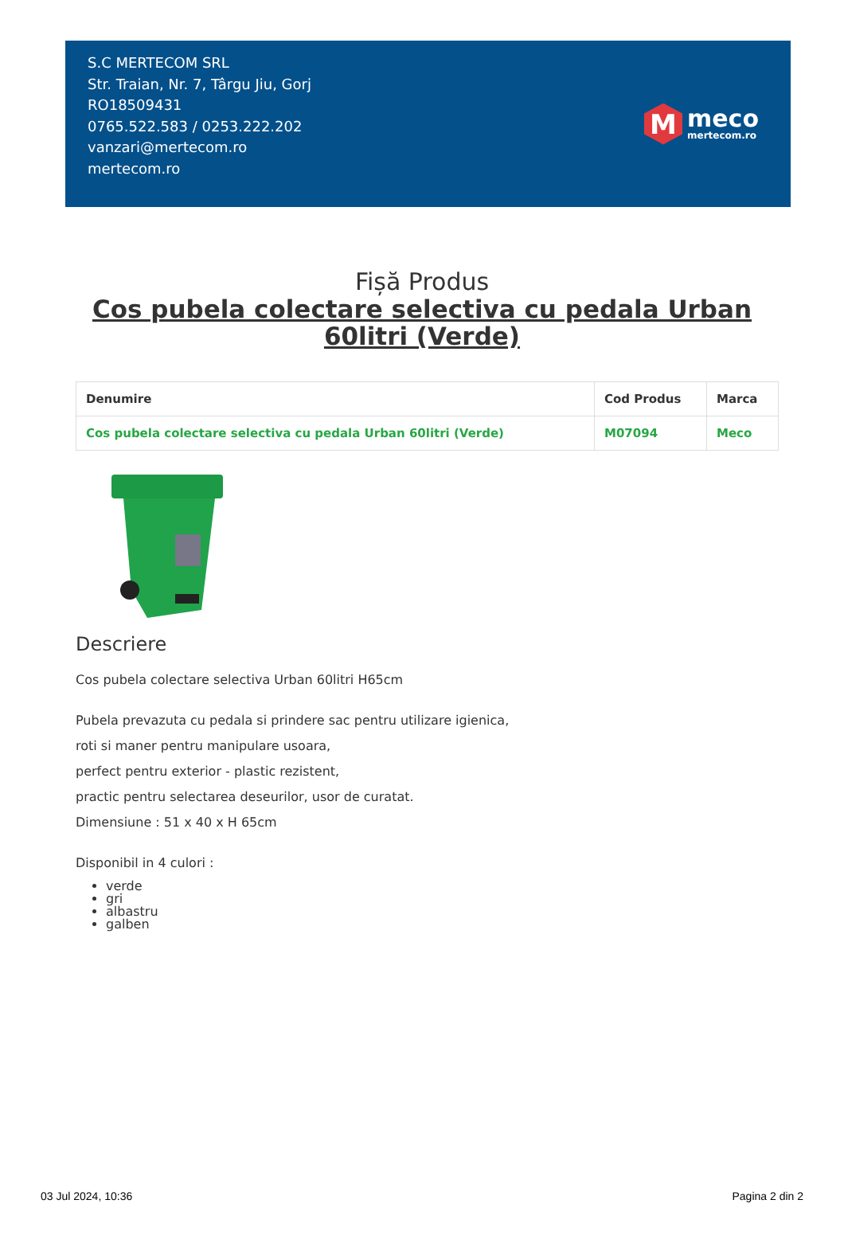S.C MERTECOM SRL
Str. Traian, Nr. 7, Târgu Jiu, Gorj
RO18509431
0765.522.583 / 0253.222.202
vanzari@mertecom.ro
mertecom.ro
M
meco
mertecom.ro
Fișă Produs
Cos pubela colectare selectiva cu pedala Urban
60litri (Verde)
| Denumire | Cod Produs | Marca |
| --- | --- | --- |
| Cos pubela colectare selectiva cu pedala Urban 60litri (Verde) | M07094 | Meco |
Descriere
Cos pubela colectare selectiva Urban 60litri H65cm
Pubela prevazuta cu pedala si prindere sac pentru utilizare igienica,
roti si maner pentru manipulare usoara,
perfect pentru exterior - plastic rezistent,
practic pentru selectarea deseurilor, usor de curatat.
Dimensiune : 51 x 40 x H 65cm
Disponibil in 4 culori :
verde
gri
albastru
galben
03 Jul 2024, 10:36 Pagina 2 din 2